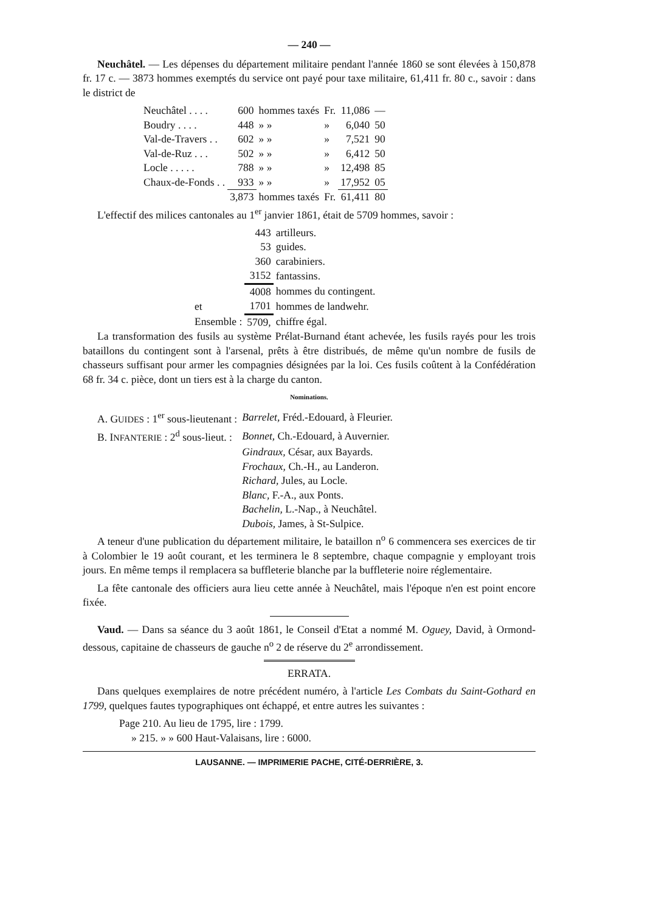— 240 —
Neuchâtel. — Les dépenses du département militaire pendant l'année 1860 se sont élevées à 150,878 fr. 17 c. — 3873 hommes exemptés du service ont payé pour taxe militaire, 61,411 fr. 80 c., savoir : dans le district de
| Neuchâtel . . . . | 600 | hommes taxés | Fr. | 11,086 | — |
| Boudry . . . . | 448 | » » | » | 6,040 | 50 |
| Val-de-Travers . . | 602 | » » | » | 7,521 | 90 |
| Val-de-Ruz . . . | 502 | » » | » | 6,412 | 50 |
| Locle . . . . . | 788 | » » | » | 12,498 | 85 |
| Chaux-de-Fonds . . | 933 | » » | » | 17,952 | 05 |
| | 3,873 | hommes taxés | Fr. | 61,411 | 80 |
L'effectif des milices cantonales au 1<sup>er</sup> janvier 1861, était de 5709 hommes, savoir :
| | 443 | artilleurs. |
| | 53 | guides. |
| | 360 | carabiniers. |
| | 3152 | fantassins. |
| | 4008 | hommes du contingent. |
| et | 1701 | hommes de landwehr. |
| Ensemble : | 5709, | chiffre égal. |
La transformation des fusils au système Prélat-Burnand étant achevée, les fusils rayés pour les trois bataillons du contingent sont à l'arsenal, prêts à être distribués, de même qu'un nombre de fusils de chasseurs suffisant pour armer les compagnies désignées par la loi. Ces fusils coûtent à la Confédération 68 fr. 34 c. pièce, dont un tiers est à la charge du canton.
Nominations.
| A. G UIDES : 1<sup>er</sup> sous-lieutenant : | Barrelet, Fréd.-Edouard, à Fleurier. |
| B. I NFANTERIE : 2<sup>d</sup> sous-lieut. : | Bonnet, Ch.-Edouard, à Auvernier. |
| | Gindraux, César, aux Bayards. |
| | Frochaux, Ch.-H., au Landeron. |
| | Richard, Jules, au Locle. |
| | Blanc, F.-A., aux Ponts. |
| | Bachelin, L.-Nap., à Neuchâtel. |
| | Dubois, James, à St-Sulpice. |
A teneur d'une publication du département militaire, le bataillon n<sup>o</sup> 6 commencera ses exercices de tir à Colombier le 19 août courant, et les terminera le 8 septembre, chaque compagnie y employant trois jours. En même temps il remplacera sa buffleterie blanche par la buffleterie noire réglementaire.
La fête cantonale des officiers aura lieu cette année à Neuchâtel, mais l'époque n'en est point encore fixée.
Vaud. — Dans sa séance du 3 août 1861, le Conseil d'Etat a nommé M. Oguey, David, à Ormond-dessous, capitaine de chasseurs de gauche n<sup>o</sup> 2 de réserve du 2<sup>e</sup> arrondissement.
ERRATA.
Dans quelques exemplaires de notre précédent numéro, à l'article Les Combats du Saint-Gothard en 1799, quelques fautes typographiques ont échappé, et entre autres les suivantes :
Page 210. Au lieu de 1795, lire : 1799.
» 215. » » 600 Haut-Valaisans, lire : 6000.
LAUSANNE. — IMPRIMERIE PACHE, CITÉ-DERRIÈRE, 3.